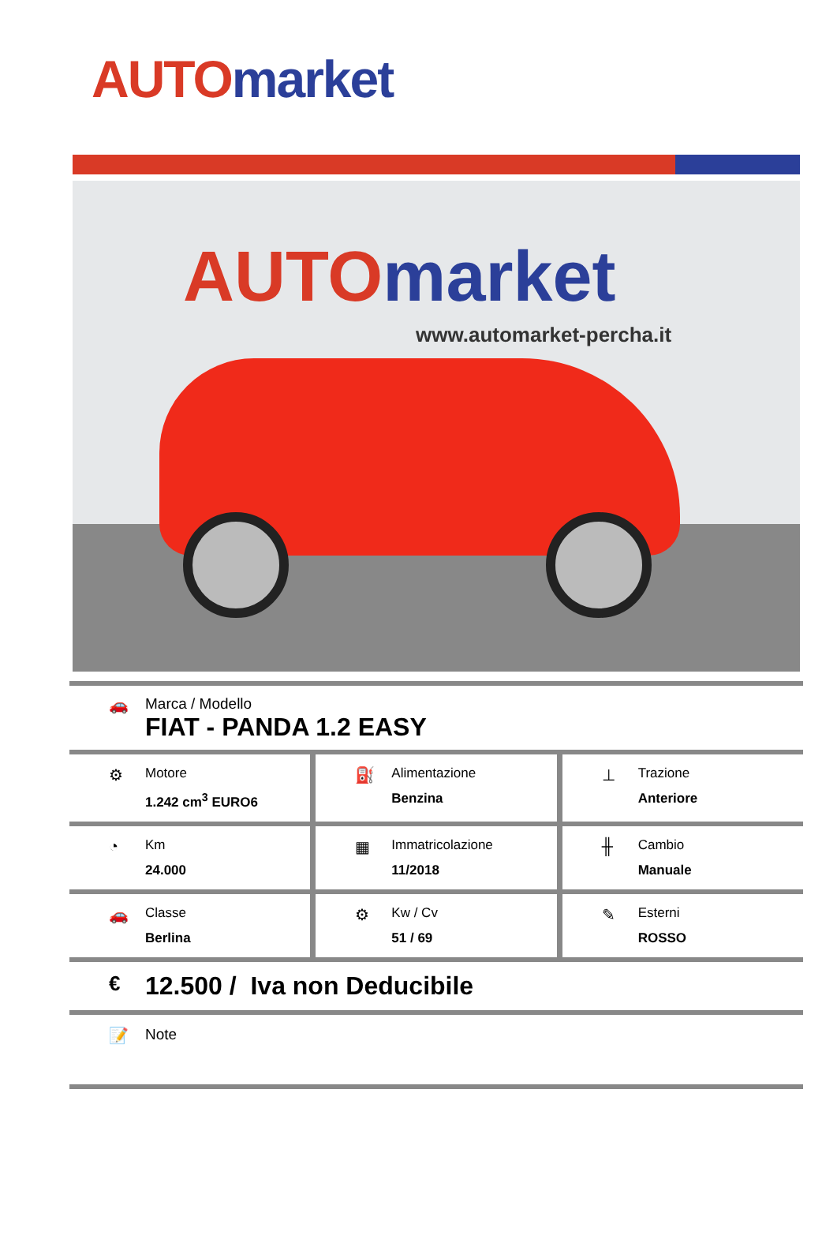AUTO market
AUTO market
www.automarket-percha.it
🚗 Marca / Modello
FIAT - PANDA 1.2 EASY
⚙
Motore
1.242 cm<sup>3</sup> EURO6
⛽
Alimentazione
Benzina
⊥
Trazione
Anteriore
◔
Km
24.000
▦
Immatricolazione
11/2018
╫
Cambio
Manuale
🚗
Classe
Berlina
⚙
Kw / Cv
51 / 69
✎
Esterni
ROSSO
€
12.500 / Iva non Deducibile
📝 Note